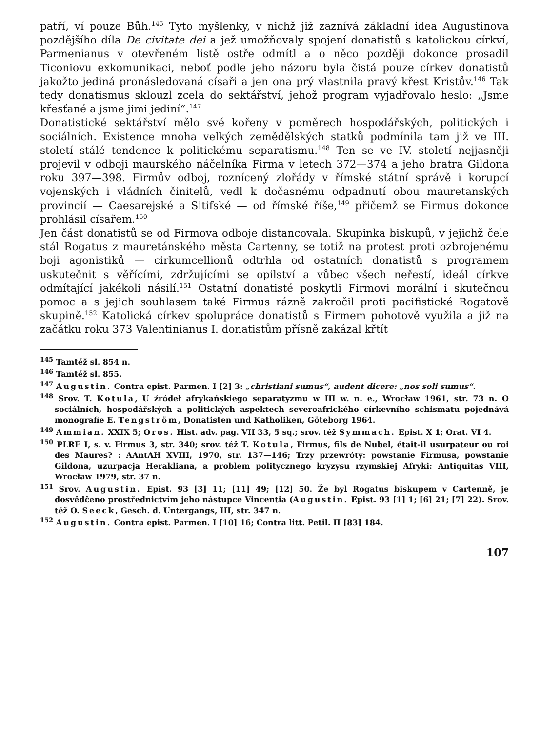patří, ví pouze Bůh.<sup>145</sup> Tyto myšlenky, v nichž již zaznívá základní idea Augustinova pozdějšího díla De civitate dei a jež umožňovaly spojení donatistů s katolickou církví, Parmenianus v otevřeném listě ostře odmítl a o něco později dokonce prosadil Ticoniovu exkomunikaci, neboť podle jeho názoru byla čistá pouze církev donatistů jakožto jediná pronásledovaná císaři a jen ona prý vlastnila pravý křest Kristův.<sup>146</sup> Tak tedy donatismus sklouzl zcela do sektářství, jehož program vyjadřovalo heslo: „Jsme křesťané a jsme jimi jediní“.<sup>147</sup>
Donatistické sektářství mělo své kořeny v poměrech hospodářských, politických i sociálních. Existence mnoha velkých zemědělských statků podmínila tam již ve III. století stálé tendence k politickému separatismu.<sup>148</sup> Ten se ve IV. století nejjasněji projevil v odboji maurského náčelníka Firma v letech 372—374 a jeho bratra Gildona roku 397—398. Firmův odboj, roznícený zlořády v římské státní správě i korupcí vojenských i vládních činitelů, vedl k dočasnému odpadnutí obou mauretanských provincií — Caesarejské a Sitifské — od římské říše,<sup>149</sup> přičemž se Firmus dokonce prohlásil císařem.<sup>150</sup>
Jen část donatistů se od Firmova odboje distancovala. Skupinka biskupů, v jejichž čele stál Rogatus z mauretánského města Cartenny, se totiž na protest proti ozbrojenému boji agonistiků — cirkumcellionů odtrhla od ostatních donatistů s programem uskutečnit s věřícími, zdržujícími se opilství a vůbec všech neřestí, ideál církve odmítající jakékoli násilí.<sup>151</sup> Ostatní donatisté poskytli Firmovi morální i skutečnou pomoc a s jejich souhlasem také Firmus rázně zakročil proti pacifistické Rogatově skupině.<sup>152</sup> Katolická církev spolupráce donatistů s Firmem pohotově využila a již na začátku roku 373 Valentinianus I. donatistům přísně zakázal křtít
<sup>145</sup> Tamtéž sl. 854 n.
<sup>146</sup> Tamtéž sl. 855.
<sup>147</sup> Augustin. Contra epist. Parmen. I [2] 3: „christiani sumus“, audent dicere: „nos soli sumus“.
<sup>148</sup> Srov. T. Kotula, U źródeł afrykańskiego separatyzmu w III w. n. e., Wrocław 1961, str. 73 n. O sociálních, hospodářských a politických aspektech severoafrického církevního schismatu pojednává monografie E. Tengström, Donatisten und Katholiken, Göteborg 1964.
<sup>149</sup> Ammian. XXIX 5; Oros. Hist. adv. pag. VII 33, 5 sq.; srov. též Symmach. Epist. X 1; Orat. VI 4.
<sup>150</sup> PLRE I, s. v. Firmus 3, str. 340; srov. též T. Kotula, Firmus, fils de Nubel, était-il usurpateur ou roi des Maures? : AAntAH XVIII, 1970, str. 137—146; Trzy przewróty: powstanie Firmusa, powstanie Gildona, uzurpacja Herakliana, a problem politycznego kryzysu rzymskiej Afryki: Antiquitas VIII, Wrocław 1979, str. 37 n.
<sup>151</sup> Srov. Augustin. Epist. 93 [3] 11; [11] 49; [12] 50. Že byl Rogatus biskupem v Cartenně, je dosvědčeno prostřednictvím jeho nástupce Vincentia (Augustin. Epist. 93 [1] 1; [6] 21; [7] 22). Srov. též O. Seeck, Gesch. d. Untergangs, III, str. 347 n.
<sup>152</sup> Augustin. Contra epist. Parmen. I [10] 16; Contra litt. Petil. II [83] 184.
107